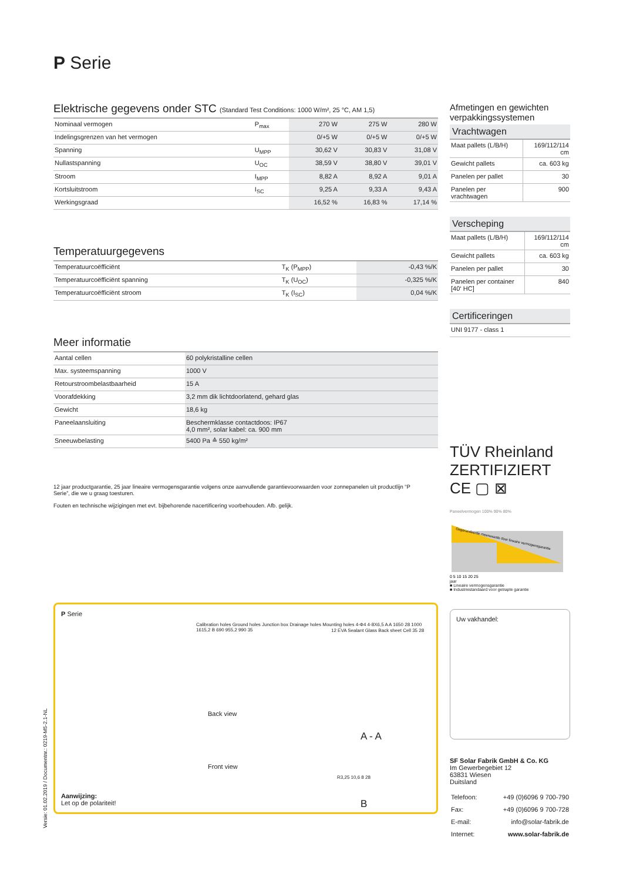P Serie
Elektrische gegevens onder STC (Standard Test Conditions: 1000 W/m², 25 °C, AM 1,5)
| Nominaal vermogen | P<sub>max</sub> | 270 W | 275 W | 280 W |
| Indelingsgrenzen van het vermogen | | 0/+5 W | 0/+5 W | 0/+5 W |
| Spanning | U<sub>MPP</sub> | 30,62 V | 30,83 V | 31,08 V |
| Nullastspanning | U<sub>OC</sub> | 38,59 V | 38,80 V | 39,01 V |
| Stroom | I<sub>MPP</sub> | 8,82 A | 8,92 A | 9,01 A |
| Kortsluitstroom | I<sub>SC</sub> | 9,25 A | 9,33 A | 9,43 A |
| Werkingsgraad | | 16,52 % | 16,83 % | 17,14 % |
Temperatuurgegevens
| Temperatuurcoëfficiënt | T<sub>K</sub> (P<sub>MPP</sub>) | -0,43 %/K |
| Temperatuurcoëfficiënt spanning | T<sub>K</sub> (U<sub>OC</sub>) | -0,325 %/K |
| Temperatuurcoëfficiënt stroom | T<sub>K</sub> (I<sub>SC</sub>) | 0,04 %/K |
Meer informatie
| Aantal cellen | 60 polykristalline cellen |
| Max. systeemspanning | 1000 V |
| Retourstroombelastbaarheid | 15 A |
| Voorafdekking | 3,2 mm dik lichtdoorlatend, gehard glas |
| Gewicht | 18,6 kg |
| Paneelaansluiting | Beschermklasse contactdoos: IP67 4,0 mm², solar kabel: ca. 900 mm |
| Sneeuwbelasting | 5400 Pa ≙ 550 kg/m² |
12 jaar productgarantie, 25 jaar lineaire vermogensgarantie volgens onze aanvullende garantievoorwaarden voor zonnepanelen uit productlijn “P Serie”, die we u graag toesturen.
Fouten en technische wijzigingen met evt. bijbehorende nacertificering voorbehouden. Afb. gelijk.
P Serie
Calibration holes Ground holes Junction box Drainage holes Mounting holes 4-Ф4 4-8X6,5 A A 1650 28 1000 1615,2 B 690 955,2 990 35
Back view
Front view
12 EVA Sealant Glass Back sheet Cell 35 28
A - A
R3,25 10,6 8 28
B
Aanwijzing:
Let op de polariteit!
Afmetingen en gewichten verpakkingssystemen
Vrachtwagen
| Maat pallets (L/B/H) | 169/112/114 cm |
| Gewicht pallets | ca. 603 kg |
| Panelen per pallet | 30 |
| Panelen per vrachtwagen | 900 |
Verscheping
| Maat pallets (L/B/H) | 169/112/114 cm |
| Gewicht pallets | ca. 603 kg |
| Panelen per pallet | 30 |
| Panelen per container [40‘ HC] | 840 |
Certificeringen
| UNI 9177 - class 1 |
TÜV Rheinland ZERTIFIZIERT CE ▢ ⊠
Paneelvermogen 100% 90% 80%
Gegarandeerde meerwaarde door lineaire vermogensgarantie
0 5 10 15 20 25
jaar
■ Lineaire vermogensgarantie
■ Industriestandaard voor getrapte garantie
Uw vakhandel:
SF Solar Fabrik GmbH & Co. KG
Im Gewerbegebiet 12
63831 Wiesen
Duitsland
| Telefoon: | +49 (0)6096 9 700-790 |
| Fax: | +49 (0)6096 9 700-728 |
| E-mail: | info@solar-fabrik.de |
| Internet: | www.solar-fabrik.de |
Versie: 01.02.2019 / Documentnr.: 0219-M5-2.1-NL